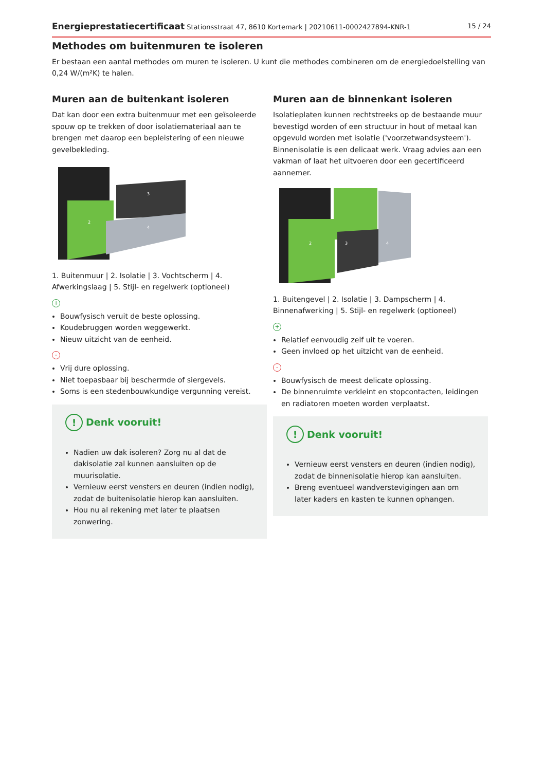Energieprestatiecertificaat Stationsstraat 47, 8610 Kortemark | 20210611-0002427894-KNR-1 15 / 24
Methodes om buitenmuren te isoleren
Er bestaan een aantal methodes om muren te isoleren. U kunt die methodes combineren om de energiedoelstelling van 0,24 W/(m²K) te halen.
Muren aan de buitenkant isoleren
Dat kan door een extra buitenmuur met een geïsoleerde spouw op te trekken of door isolatiemateriaal aan te brengen met daarop een bepleistering of een nieuwe gevelbekleding.
2
3
4
1. Buitenmuur | 2. Isolatie | 3. Vochtscherm | 4. Afwerkingslaag | 5. Stijl- en regelwerk (optioneel)
+
Bouwfysisch veruit de beste oplossing.
Koudebruggen worden weggewerkt.
Nieuw uitzicht van de eenheid.
-
Vrij dure oplossing.
Niet toepasbaar bij beschermde of siergevels.
Soms is een stedenbouwkundige vergunning vereist.
! Denk vooruit!
Nadien uw dak isoleren? Zorg nu al dat de dakisolatie zal kunnen aansluiten op de muurisolatie.
Vernieuw eerst vensters en deuren (indien nodig), zodat de buitenisolatie hierop kan aansluiten.
Hou nu al rekening met later te plaatsen zonwering.
Muren aan de binnenkant isoleren
Isolatieplaten kunnen rechtstreeks op de bestaande muur bevestigd worden of een structuur in hout of metaal kan opgevuld worden met isolatie ('voorzetwandsysteem'). Binnenisolatie is een delicaat werk. Vraag advies aan een vakman of laat het uitvoeren door een gecertificeerd aannemer.
2
3
4
1. Buitengevel | 2. Isolatie | 3. Dampscherm | 4. Binnenafwerking | 5. Stijl- en regelwerk (optioneel)
+
Relatief eenvoudig zelf uit te voeren.
Geen invloed op het uitzicht van de eenheid.
-
Bouwfysisch de meest delicate oplossing.
De binnenruimte verkleint en stopcontacten, leidingen en radiatoren moeten worden verplaatst.
! Denk vooruit!
Vernieuw eerst vensters en deuren (indien nodig), zodat de binnenisolatie hierop kan aansluiten.
Breng eventueel wandverstevigingen aan om later kaders en kasten te kunnen ophangen.